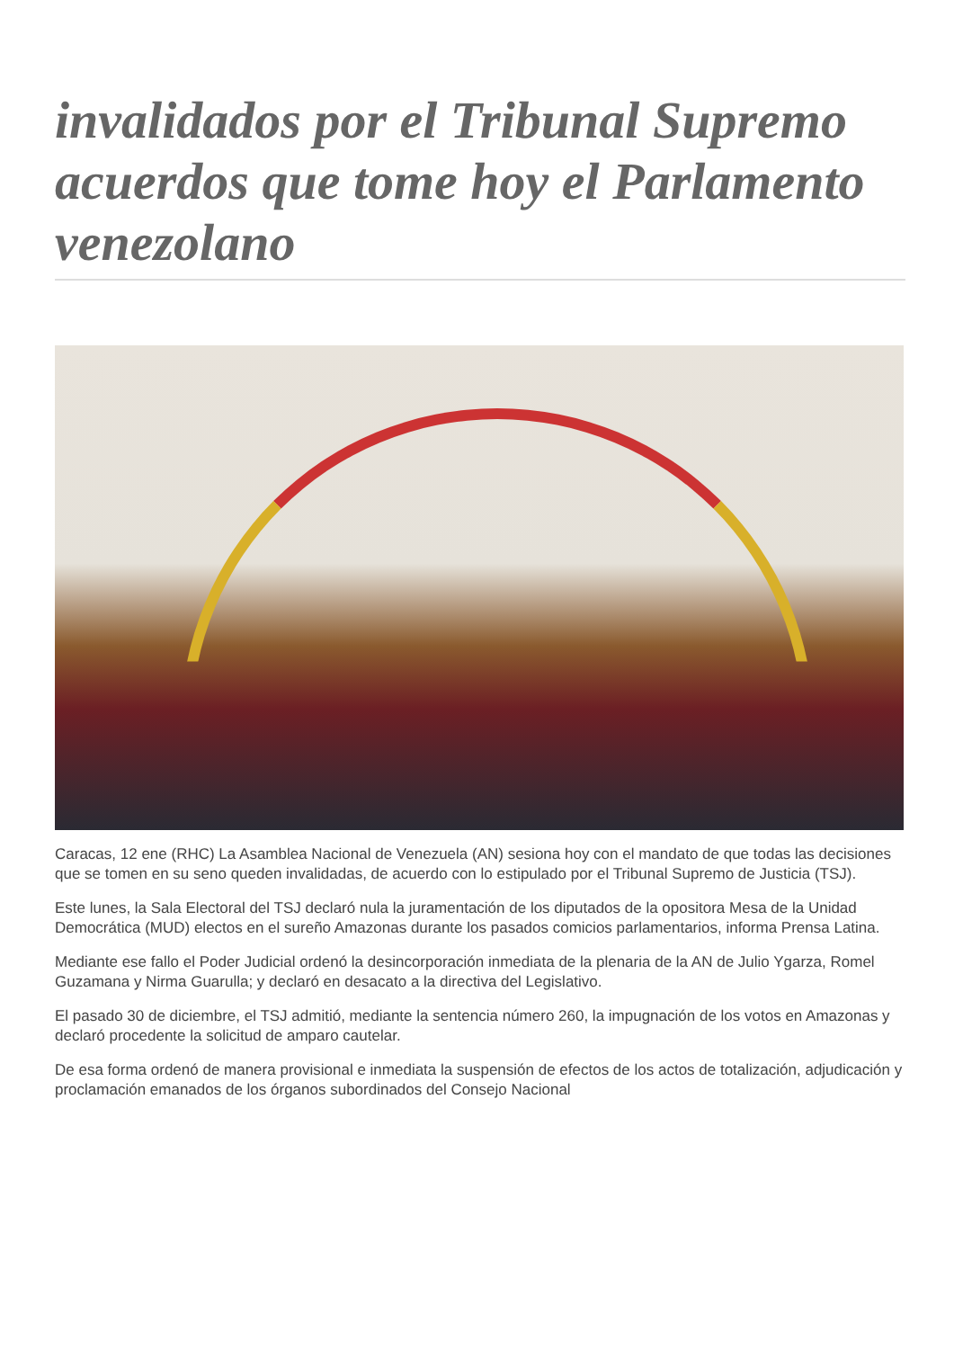invalidados por el Tribunal Supremo acuerdos que tome hoy el Parlamento venezolano
Caracas, 12 ene (RHC) La Asamblea Nacional de Venezuela (AN) sesiona hoy con el mandato de que todas las decisiones que se tomen en su seno queden invalidadas, de acuerdo con lo estipulado por el Tribunal Supremo de Justicia (TSJ).
Este lunes, la Sala Electoral del TSJ declaró nula la juramentación de los diputados de la opositora Mesa de la Unidad Democrática (MUD) electos en el sureño Amazonas durante los pasados comicios parlamentarios, informa Prensa Latina.
Mediante ese fallo el Poder Judicial ordenó la desincorporación inmediata de la plenaria de la AN de Julio Ygarza, Romel Guzamana y Nirma Guarulla; y declaró en desacato a la directiva del Legislativo.
El pasado 30 de diciembre, el TSJ admitió, mediante la sentencia número 260, la impugnación de los votos en Amazonas y declaró procedente la solicitud de amparo cautelar.
De esa forma ordenó de manera provisional e inmediata la suspensión de efectos de los actos de totalización, adjudicación y proclamación emanados de los órganos subordinados del Consejo Nacional